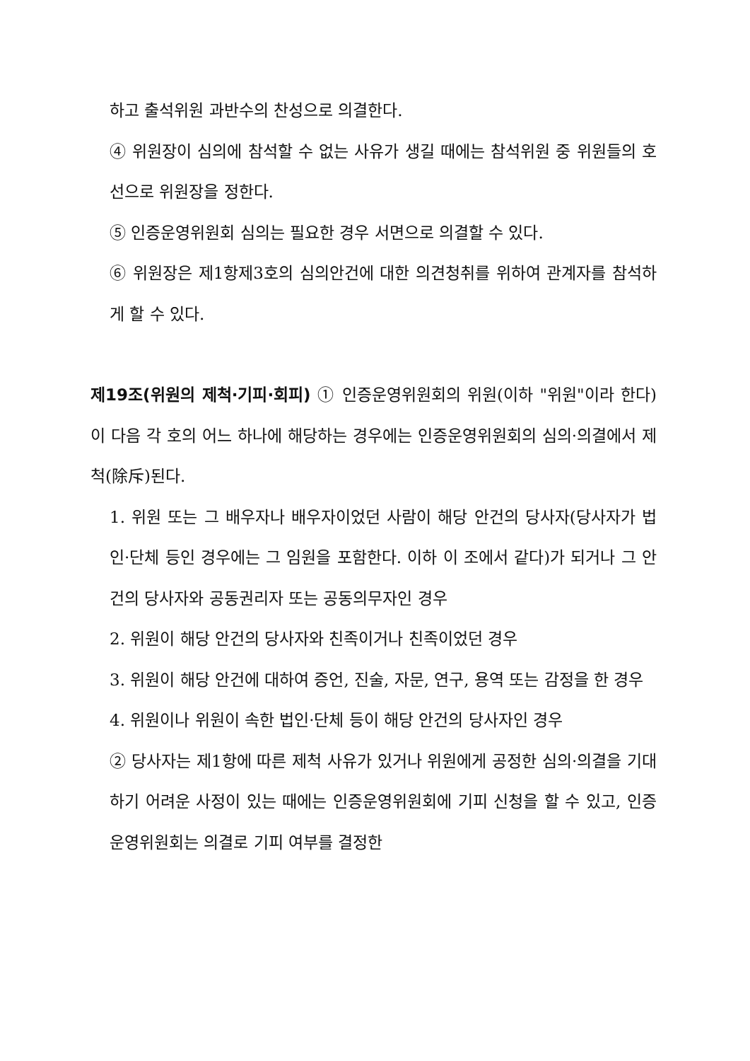하고 출석위원 과반수의 찬성으로 의결한다.
④ 위원장이 심의에 참석할 수 없는 사유가 생길 때에는 참석위원 중 위원들의 호선으로 위원장을 정한다.
⑤ 인증운영위원회 심의는 필요한 경우 서면으로 의결할 수 있다.
⑥ 위원장은 제1항제3호의 심의안건에 대한 의견청취를 위하여 관계자를 참석하게 할 수 있다.
제19조(위원의 제척·기피·회피) ① 인증운영위원회의 위원(이하 "위원"이라 한다)이 다음 각 호의 어느 하나에 해당하는 경우에는 인증운영위원회의 심의·의결에서 제척(除斥)된다.
1. 위원 또는 그 배우자나 배우자이었던 사람이 해당 안건의 당사자(당사자가 법인·단체 등인 경우에는 그 임원을 포함한다. 이하 이 조에서 같다)가 되거나 그 안건의 당사자와 공동권리자 또는 공동의무자인 경우
2. 위원이 해당 안건의 당사자와 친족이거나 친족이었던 경우
3. 위원이 해당 안건에 대하여 증언, 진술, 자문, 연구, 용역 또는 감정을 한 경우
4. 위원이나 위원이 속한 법인·단체 등이 해당 안건의 당사자인 경우
② 당사자는 제1항에 따른 제척 사유가 있거나 위원에게 공정한 심의·의결을 기대하기 어려운 사정이 있는 때에는 인증운영위원회에 기피 신청을 할 수 있고, 인증운영위원회는 의결로 기피 여부를 결정한